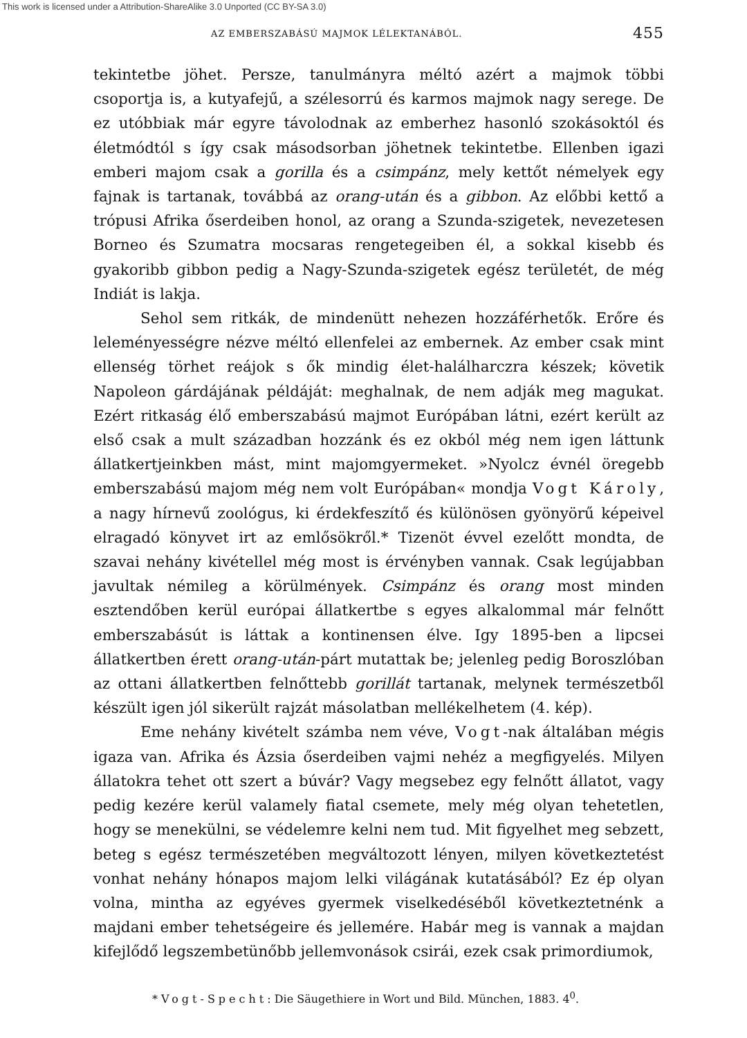This work is licensed under a Attribution-ShareAlike 3.0 Unported (CC BY-SA 3.0)
AZ EMBERSZABÁSÚ MAJMOK LÉLEKTANÁBÓL. 455
tekintetbe jöhet. Persze, tanulmányra méltó azért a majmok többi csoportja is, a kutyafejű, a szélesorrú és karmos majmok nagy serege. De ez utóbbiak már egyre távolodnak az emberhez hasonló szokásoktól és életmódtól s így csak másodsorban jöhetnek tekintetbe. Ellenben igazi emberi majom csak a gorilla és a csimpánz, mely kettőt némelyek egy fajnak is tartanak, továbbá az orang-után és a gibbon. Az előbbi kettő a trópusi Afrika őserdeiben honol, az orang a Szunda-szigetek, nevezetesen Borneo és Szumatra mocsaras rengetegeiben él, a sokkal kisebb és gyakoribb gibbon pedig a Nagy-Szunda-szigetek egész területét, de még Indiát is lakja.
Sehol sem ritkák, de mindenütt nehezen hozzáférhetők. Erőre és leleményességre nézve méltó ellenfelei az embernek. Az ember csak mint ellenség törhet reájok s ők mindig élet-halálharczra készek; követik Napoleon gárdájának példáját: meghalnak, de nem adják meg magukat. Ezért ritkaság élő emberszabású majmot Európában látni, ezért került az első csak a mult században hozzánk és ez okból még nem igen láttunk állatkertjeinkben mást, mint majomgyermeket. »Nyolcz évnél öregebb emberszabású majom még nem volt Európában« mondja Vogt Károly, a nagy hírnevű zoológus, ki érdekfeszítő és különösen gyönyörű képeivel elragadó könyvet irt az emlősökről.* Tizenöt évvel ezelőtt mondta, de szavai nehány kivétellel még most is érvényben vannak. Csak legújabban javultak némileg a körülmények. Csimpánz és orang most minden esztendőben kerül európai állatkertbe s egyes alkalommal már felnőtt emberszabásút is láttak a kontinensen élve. Igy 1895-ben a lipcsei állatkertben érett orang-után-párt mutattak be; jelenleg pedig Boroszlóban az ottani állatkertben felnőttebb gorillát tartanak, melynek természetből készült igen jól sikerült rajzát másolatban mellékelhetem (4. kép).
Eme nehány kivételt számba nem véve, Vogt-nak általában mégis igaza van. Afrika és Ázsia őserdeiben vajmi nehéz a megfigyelés. Milyen állatokra tehet ott szert a búvár? Vagy megsebez egy felnőtt állatot, vagy pedig kezére kerül valamely fiatal csemete, mely még olyan tehetetlen, hogy se menekülni, se védelemre kelni nem tud. Mit figyelhet meg sebzett, beteg s egész természetében megváltozott lényen, milyen következtetést vonhat nehány hónapos majom lelki világának kutatásából? Ez ép olyan volna, mintha az egyéves gyermek viselkedéséből következtetnénk a majdani ember tehetségeire és jellemére. Habár meg is vannak a majdan kifejlődő legszembetünőbb jellemvonások csirái, ezek csak primordiumok,
* Vogt-Specht: Die Säugethiere in Wort und Bild. München, 1883. 4<sup>0</sup>.